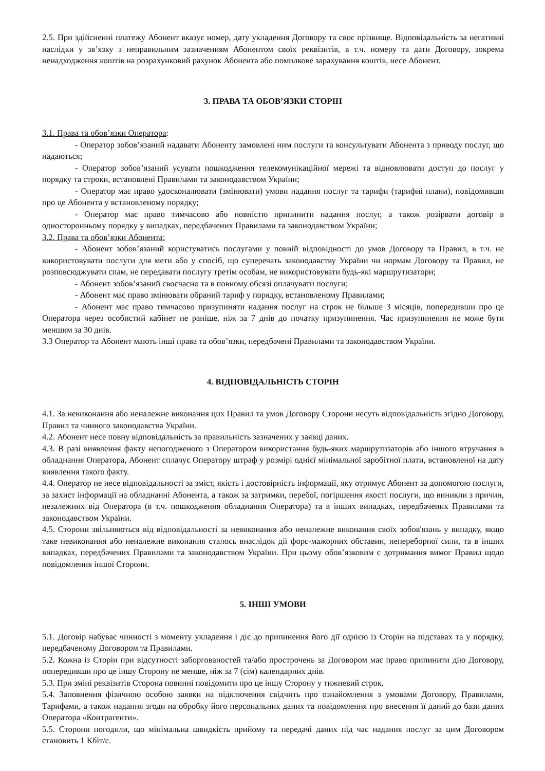2.5. При здійсненні платежу Абонент вказує номер, дату укладення Договору та своє прізвище. Відповідальність за негативні наслідки у зв’язку з неправильним зазначенням Абонентом своїх реквізитів, в т.ч. номеру та дати Договору, зокрема ненадходження коштів на розрахунковий рахунок Абонента або помилкове зарахування коштів, несе Абонент.
3. ПРАВА ТА ОБОВ’ЯЗКИ СТОРІН
3.1. Права та обов’язки Оператора:
- Оператор зобов’язаний надавати Абоненту замовлені ним послуги та консультувати Абонента з приводу послуг, що надаються;
- Оператор зобов’язаний усувати пошкодження телекомунікаційної мережі та відновлювати доступ до послуг у порядку та строки, встановлені Правилами та законодавством України;
- Оператор має право удосконалювати (змінювати) умови надання послуг та тарифи (тарифні плани), повідомивши про це Абонента у встановленому порядку;
- Оператор має право тимчасово або повністю припинити надання послуг, а також розірвати договір в односторонньому порядку у випадках, передбачених Правилами та законодавством України;
3.2. Права та обов’язки Абонента:
- Абонент зобов’язаний користуватись послугами у повній відповідності до умов Договору та Правил, в т.ч. не використовувати послуги для мети або у спосіб, що суперечать законодавству України чи нормам Договору та Правил, не розповсюджувати спам, не передавати послугу третім особам, не використовувати будь-які маршрутизатори;
- Абонент зобов’язаний своєчасно та в повному обсязі оплачувати послуги;
- Абонент має право змінювати обраний тариф у порядку, встановленому Правилами;
- Абонент має право тимчасово призупиняти надання послуг на строк не більше 3 місяців, попередивши про це Оператора через особистий кабінет не раніше, ніж за 7 днів до початку призупинення. Час призупинення не може бути меншим за 30 днів.
3.3 Оператор та Абонент мають інші права та обов’язки, передбачені Правилами та законодавством України.
4. ВІДПОВІДАЛЬНІСТЬ СТОРІН
4.1. За невиконання або неналежне виконання цих Правил та умов Договору Сторони несуть відповідальність згідно Договору, Правил та чинного законодавства України.
4.2. Абонент несе повну відповідальність за правильність зазначених у заявці даних.
4.3. В разі виявлення факту непогодженого з Оператором використання будь-яких маршрутизаторів або іншого втручання в обладнання Оператора, Абонент сплачує Оператору штраф у розмірі однієї мінімальної заробітної плати, встановленої на дату виявлення такого факту.
4.4. Оператор не несе відповідальності за зміст, якість і достовірність інформації, яку отримує Абонент за допомогою послуги, за захист інформації на обладнанні Абонента, а також за затримки, перебої, погіршення якості послуги, що виникли з причин, незалежних від Оператора (в т.ч. пошкодження обладнання Оператора) та в інших випадках, передбачених Правилами та законодавством України.
4.5. Сторони звільняються від відповідальності за невиконання або неналежне виконання своїх зобов'язань у випадку, якщо таке невиконання або неналежне виконання сталось внаслідок дії форс-мажорних обставин, непереборної сили, та в інших випадках, передбачених Правилами та законодавством України. При цьому обов’язковим є дотримання вимог Правил щодо повідомлення іншої Сторони.
5. ІНШІ УМОВИ
5.1. Договір набуває чинності з моменту укладення і діє до припинення його дії однією із Сторін на підставах та у порядку, передбаченому Договором та Правилами.
5.2. Кожна із Сторін при відсутності заборгованостей та/або прострочень за Договором має право припинити дію Договору, попередивши про це іншу Сторону не менше, ніж за 7 (сім) календарних днів.
5.3. При зміні реквізитів Сторона повинні повідомити про це іншу Сторону у тижневий строк.
5.4. Заповнення фізичною особою заявки на підключення свідчить про ознайомлення з умовами Договору, Правилами, Тарифами, а також надання згоди на обробку його персональних даних та повідомлення про внесення її даний до бази даних Оператора «Контрагенти».
5.5. Сторони погодили, що мінімальна швидкість прийому та передачі даних під час надання послуг за цим Договором становить 1 Кбіт/с.